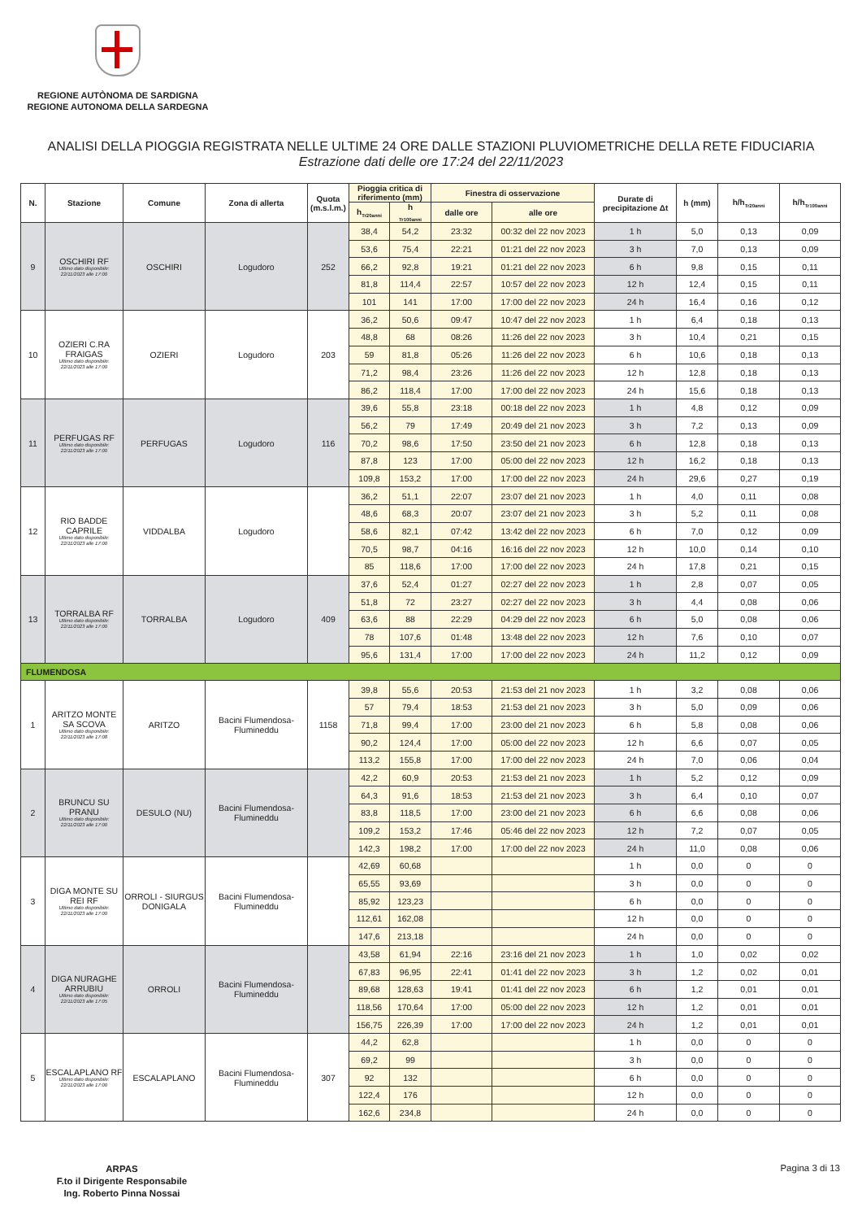REGIONE AUTÒNOMA DE SARDIGNA
REGIONE AUTONOMA DELLA SARDEGNA
ANALISI DELLA PIOGGIA REGISTRATA NELLE ULTIME 24 ORE DALLE STAZIONI PLUVIOMETRICHE DELLA RETE FIDUCIARIA
Estrazione dati delle ore 17:24 del 22/11/2023
| N. | Stazione | Comune | Zona di allerta | Quota (m.s.l.m.) | Pioggia critica di riferimento (mm) | | Finestra di osservazione | | Durate di precipitazione Δt | h (mm) | h/h<sub>Tr20anni</sub> | h/h<sub>Tr100anni</sub> |
| --- | --- | --- | --- | --- | --- | --- | --- | --- | --- | --- | --- | --- |
| | | | | | h<sub>Tr20anni</sub> | h <sub>Tr100anni</sub> | dalle ore | alle ore | | | | |
| 9 | OSCHIRI RF Ultimo dato disponibile: 22/11/2023 alle 17:00 | OSCHIRI | Logudoro | 252 | 38,4 | 54,2 | 23:32 | 00:32 del 22 nov 2023 | 1 h | 5,0 | 0,13 | 0,09 |
| | | | | | 53,6 | 75,4 | 22:21 | 01:21 del 22 nov 2023 | 3 h | 7,0 | 0,13 | 0,09 |
| | | | | | 66,2 | 92,8 | 19:21 | 01:21 del 22 nov 2023 | 6 h | 9,8 | 0,15 | 0,11 |
| | | | | | 81,8 | 114,4 | 22:57 | 10:57 del 22 nov 2023 | 12 h | 12,4 | 0,15 | 0,11 |
| | | | | | 101 | 141 | 17:00 | 17:00 del 22 nov 2023 | 24 h | 16,4 | 0,16 | 0,12 |
| 10 | OZIERI C.RA FRAIGAS Ultimo dato disponibile: 22/11/2023 alle 17:00 | OZIERI | Logudoro | 203 | 36,2 | 50,6 | 09:47 | 10:47 del 22 nov 2023 | 1 h | 6,4 | 0,18 | 0,13 |
| | | | | | 48,8 | 68 | 08:26 | 11:26 del 22 nov 2023 | 3 h | 10,4 | 0,21 | 0,15 |
| | | | | | 59 | 81,8 | 05:26 | 11:26 del 22 nov 2023 | 6 h | 10,6 | 0,18 | 0,13 |
| | | | | | 71,2 | 98,4 | 23:26 | 11:26 del 22 nov 2023 | 12 h | 12,8 | 0,18 | 0,13 |
| | | | | | 86,2 | 118,4 | 17:00 | 17:00 del 22 nov 2023 | 24 h | 15,6 | 0,18 | 0,13 |
| 11 | PERFUGAS RF Ultimo dato disponibile: 22/11/2023 alle 17:00 | PERFUGAS | Logudoro | 116 | 39,6 | 55,8 | 23:18 | 00:18 del 22 nov 2023 | 1 h | 4,8 | 0,12 | 0,09 |
| | | | | | 56,2 | 79 | 17:49 | 20:49 del 21 nov 2023 | 3 h | 7,2 | 0,13 | 0,09 |
| | | | | | 70,2 | 98,6 | 17:50 | 23:50 del 21 nov 2023 | 6 h | 12,8 | 0,18 | 0,13 |
| | | | | | 87,8 | 123 | 17:00 | 05:00 del 22 nov 2023 | 12 h | 16,2 | 0,18 | 0,13 |
| | | | | | 109,8 | 153,2 | 17:00 | 17:00 del 22 nov 2023 | 24 h | 29,6 | 0,27 | 0,19 |
| 12 | RIO BADDE CAPRILE Ultimo dato disponibile: 22/11/2023 alle 17:00 | VIDDALBA | Logudoro | | 36,2 | 51,1 | 22:07 | 23:07 del 21 nov 2023 | 1 h | 4,0 | 0,11 | 0,08 |
| | | | | | 48,6 | 68,3 | 20:07 | 23:07 del 21 nov 2023 | 3 h | 5,2 | 0,11 | 0,08 |
| | | | | | 58,6 | 82,1 | 07:42 | 13:42 del 22 nov 2023 | 6 h | 7,0 | 0,12 | 0,09 |
| | | | | | 70,5 | 98,7 | 04:16 | 16:16 del 22 nov 2023 | 12 h | 10,0 | 0,14 | 0,10 |
| | | | | | 85 | 118,6 | 17:00 | 17:00 del 22 nov 2023 | 24 h | 17,8 | 0,21 | 0,15 |
| 13 | TORRALBA RF Ultimo dato disponibile: 22/11/2023 alle 17:00 | TORRALBA | Logudoro | 409 | 37,6 | 52,4 | 01:27 | 02:27 del 22 nov 2023 | 1 h | 2,8 | 0,07 | 0,05 |
| | | | | | 51,8 | 72 | 23:27 | 02:27 del 22 nov 2023 | 3 h | 4,4 | 0,08 | 0,06 |
| | | | | | 63,6 | 88 | 22:29 | 04:29 del 22 nov 2023 | 6 h | 5,0 | 0,08 | 0,06 |
| | | | | | 78 | 107,6 | 01:48 | 13:48 del 22 nov 2023 | 12 h | 7,6 | 0,10 | 0,07 |
| | | | | | 95,6 | 131,4 | 17:00 | 17:00 del 22 nov 2023 | 24 h | 11,2 | 0,12 | 0,09 |
| FLUMENDOSA | | | | | | | | | | | | |
| 1 | ARITZO MONTE SA SCOVA Ultimo dato disponibile: 22/11/2023 alle 17:08 | ARITZO | Bacini Flumendosa-Flumineddu | 1158 | 39,8 | 55,6 | 20:53 | 21:53 del 21 nov 2023 | 1 h | 3,2 | 0,08 | 0,06 |
| | | | | | 57 | 79,4 | 18:53 | 21:53 del 21 nov 2023 | 3 h | 5,0 | 0,09 | 0,06 |
| | | | | | 71,8 | 99,4 | 17:00 | 23:00 del 21 nov 2023 | 6 h | 5,8 | 0,08 | 0,06 |
| | | | | | 90,2 | 124,4 | 17:00 | 05:00 del 22 nov 2023 | 12 h | 6,6 | 0,07 | 0,05 |
| | | | | | 113,2 | 155,8 | 17:00 | 17:00 del 22 nov 2023 | 24 h | 7,0 | 0,06 | 0,04 |
| 2 | BRUNCU SU PRANU Ultimo dato disponibile: 22/11/2023 alle 17:00 | DESULO (NU) | Bacini Flumendosa-Flumineddu | | 42,2 | 60,9 | 20:53 | 21:53 del 21 nov 2023 | 1 h | 5,2 | 0,12 | 0,09 |
| | | | | | 64,3 | 91,6 | 18:53 | 21:53 del 21 nov 2023 | 3 h | 6,4 | 0,10 | 0,07 |
| | | | | | 83,8 | 118,5 | 17:00 | 23:00 del 21 nov 2023 | 6 h | 6,6 | 0,08 | 0,06 |
| | | | | | 109,2 | 153,2 | 17:46 | 05:46 del 22 nov 2023 | 12 h | 7,2 | 0,07 | 0,05 |
| | | | | | 142,3 | 198,2 | 17:00 | 17:00 del 22 nov 2023 | 24 h | 11,0 | 0,08 | 0,06 |
| 3 | DIGA MONTE SU REI RF Ultimo dato disponibile: 22/11/2023 alle 17:00 | ORROLI - SIURGUS DONIGALA | Bacini Flumendosa-Flumineddu | | 42,69 | 60,68 | | | 1 h | 0,0 | 0 | 0 |
| | | | | | 65,55 | 93,69 | | | 3 h | 0,0 | 0 | 0 |
| | | | | | 85,92 | 123,23 | | | 6 h | 0,0 | 0 | 0 |
| | | | | | 112,61 | 162,08 | | | 12 h | 0,0 | 0 | 0 |
| | | | | | 147,6 | 213,18 | | | 24 h | 0,0 | 0 | 0 |
| 4 | DIGA NURAGHE ARRUBIU Ultimo dato disponibile: 22/11/2023 alle 17:05 | ORROLI | Bacini Flumendosa-Flumineddu | | 43,58 | 61,94 | 22:16 | 23:16 del 21 nov 2023 | 1 h | 1,0 | 0,02 | 0,02 |
| | | | | | 67,83 | 96,95 | 22:41 | 01:41 del 22 nov 2023 | 3 h | 1,2 | 0,02 | 0,01 |
| | | | | | 89,68 | 128,63 | 19:41 | 01:41 del 22 nov 2023 | 6 h | 1,2 | 0,01 | 0,01 |
| | | | | | 118,56 | 170,64 | 17:00 | 05:00 del 22 nov 2023 | 12 h | 1,2 | 0,01 | 0,01 |
| | | | | | 156,75 | 226,39 | 17:00 | 17:00 del 22 nov 2023 | 24 h | 1,2 | 0,01 | 0,01 |
| 5 | ESCALAPLANO RF Ultimo dato disponibile: 22/11/2023 alle 17:00 | ESCALAPLANO | Bacini Flumendosa-Flumineddu | 307 | 44,2 | 62,8 | | | 1 h | 0,0 | 0 | 0 |
| | | | | | 69,2 | 99 | | | 3 h | 0,0 | 0 | 0 |
| | | | | | 92 | 132 | | | 6 h | 0,0 | 0 | 0 |
| | | | | | 122,4 | 176 | | | 12 h | 0,0 | 0 | 0 |
| | | | | | 162,6 | 234,8 | | | 24 h | 0,0 | 0 | 0 |
ARPAS
F.to il Dirigente Responsabile
Ing. Roberto Pinna Nossai
Pagina 3 di 13